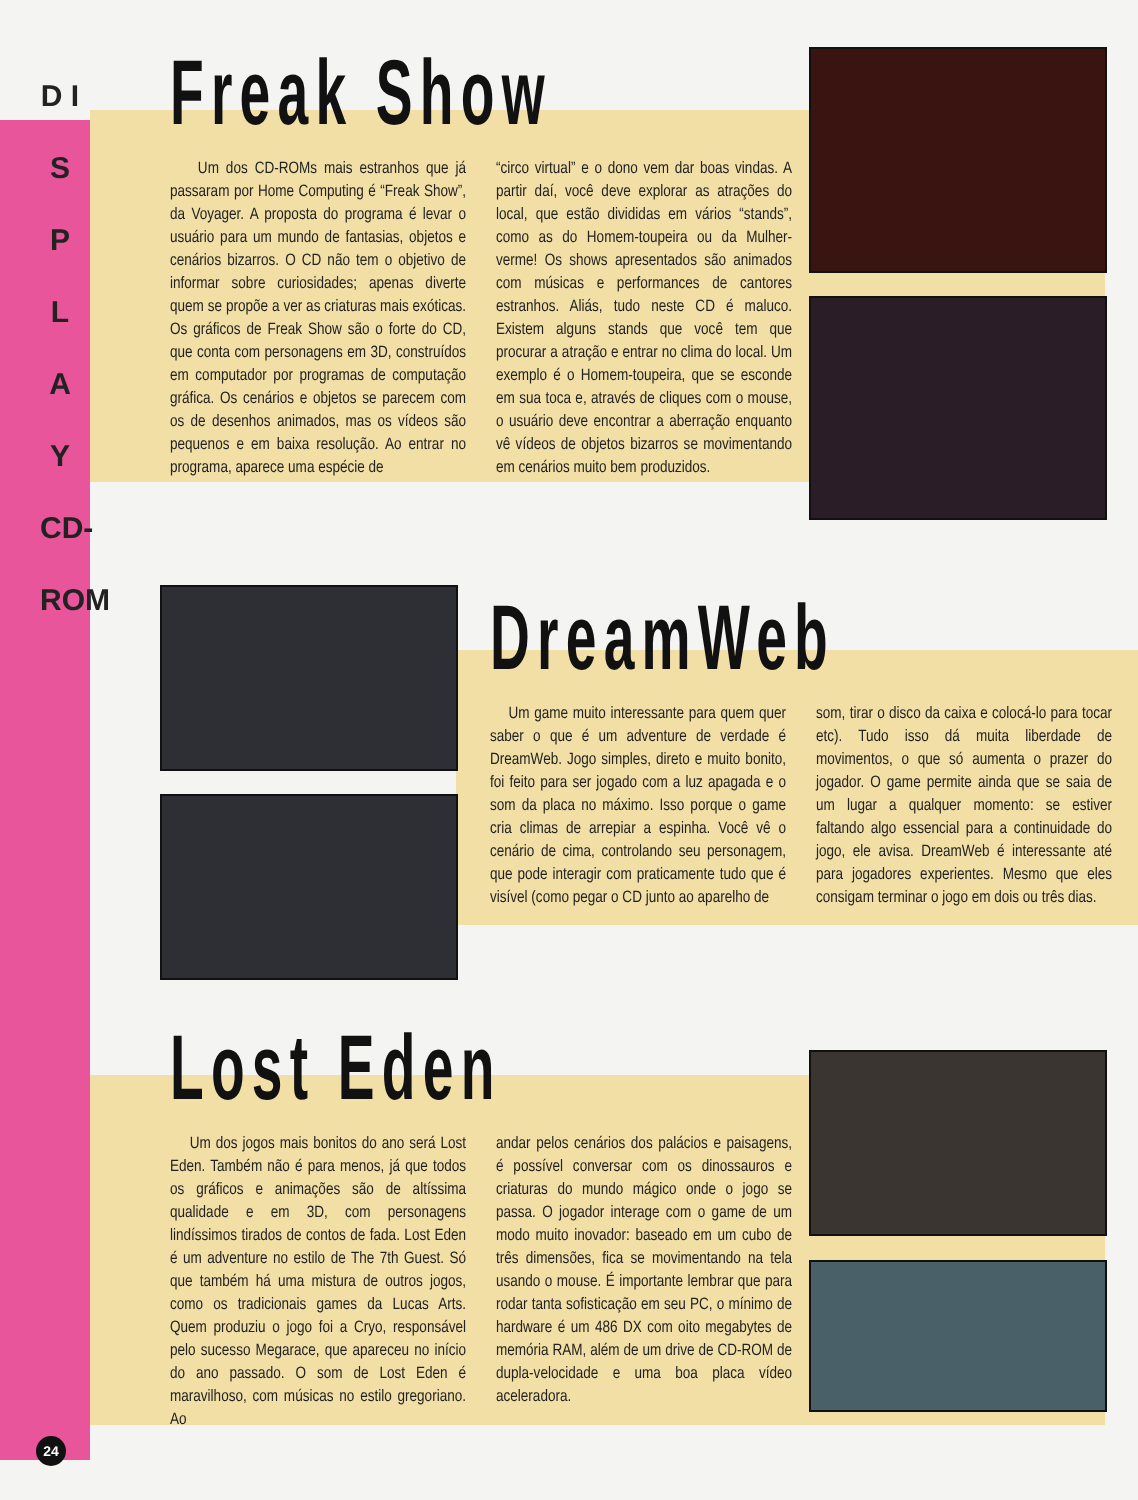D I S P L A Y
CD-ROM
Freak Show
Um dos CD-ROMs mais estranhos que já passaram por Home Computing é “Freak Show”, da Voyager. A proposta do programa é levar o usuário para um mundo de fantasias, objetos e cenários bizarros. O CD não tem o objetivo de informar sobre curiosidades; apenas diverte quem se propõe a ver as criaturas mais exóticas. Os gráficos de Freak Show são o forte do CD, que conta com personagens em 3D, construídos em computador por programas de computação gráfica. Os cenários e objetos se parecem com os de desenhos animados, mas os vídeos são pequenos e em baixa resolução. Ao entrar no programa, aparece uma espécie de
“circo virtual” e o dono vem dar boas vindas. A partir daí, você deve explorar as atrações do local, que estão divididas em vários “stands”, como as do Homem-toupeira ou da Mulher-verme! Os shows apresentados são animados com músicas e performances de cantores estranhos. Aliás, tudo neste CD é maluco. Existem alguns stands que você tem que procurar a atração e entrar no clima do local. Um exemplo é o Homem-toupeira, que se esconde em sua toca e, através de cliques com o mouse, o usuário deve encontrar a aberração enquanto vê vídeos de objetos bizarros se movimentando em cenários muito bem produzidos.
DreamWeb
Um game muito interessante para quem quer saber o que é um adventure de verdade é DreamWeb. Jogo simples, direto e muito bonito, foi feito para ser jogado com a luz apagada e o som da placa no máximo. Isso porque o game cria climas de arrepiar a espinha. Você vê o cenário de cima, controlando seu personagem, que pode interagir com praticamente tudo que é visível (como pegar o CD junto ao aparelho de
som, tirar o disco da caixa e colocá-lo para tocar etc). Tudo isso dá muita liberdade de movimentos, o que só aumenta o prazer do jogador. O game permite ainda que se saia de um lugar a qualquer momento: se estiver faltando algo essencial para a continuidade do jogo, ele avisa. DreamWeb é interessante até para jogadores experientes. Mesmo que eles consigam terminar o jogo em dois ou três dias.
Lost Eden
Um dos jogos mais bonitos do ano será Lost Eden. Também não é para menos, já que todos os gráficos e animações são de altíssima qualidade e em 3D, com personagens lindíssimos tirados de contos de fada. Lost Eden é um adventure no estilo de The 7th Guest. Só que também há uma mistura de outros jogos, como os tradicionais games da Lucas Arts. Quem produziu o jogo foi a Cryo, responsável pelo sucesso Megarace, que apareceu no início do ano passado. O som de Lost Eden é maravilhoso, com músicas no estilo gregoriano. Ao
andar pelos cenários dos palácios e paisagens, é possível conversar com os dinossauros e criaturas do mundo mágico onde o jogo se passa. O jogador interage com o game de um modo muito inovador: baseado em um cubo de três dimensões, fica se movimentando na tela usando o mouse. É importante lembrar que para rodar tanta sofisticação em seu PC, o mínimo de hardware é um 486 DX com oito megabytes de memória RAM, além de um drive de CD-ROM de dupla-velocidade e uma boa placa vídeo aceleradora.
24